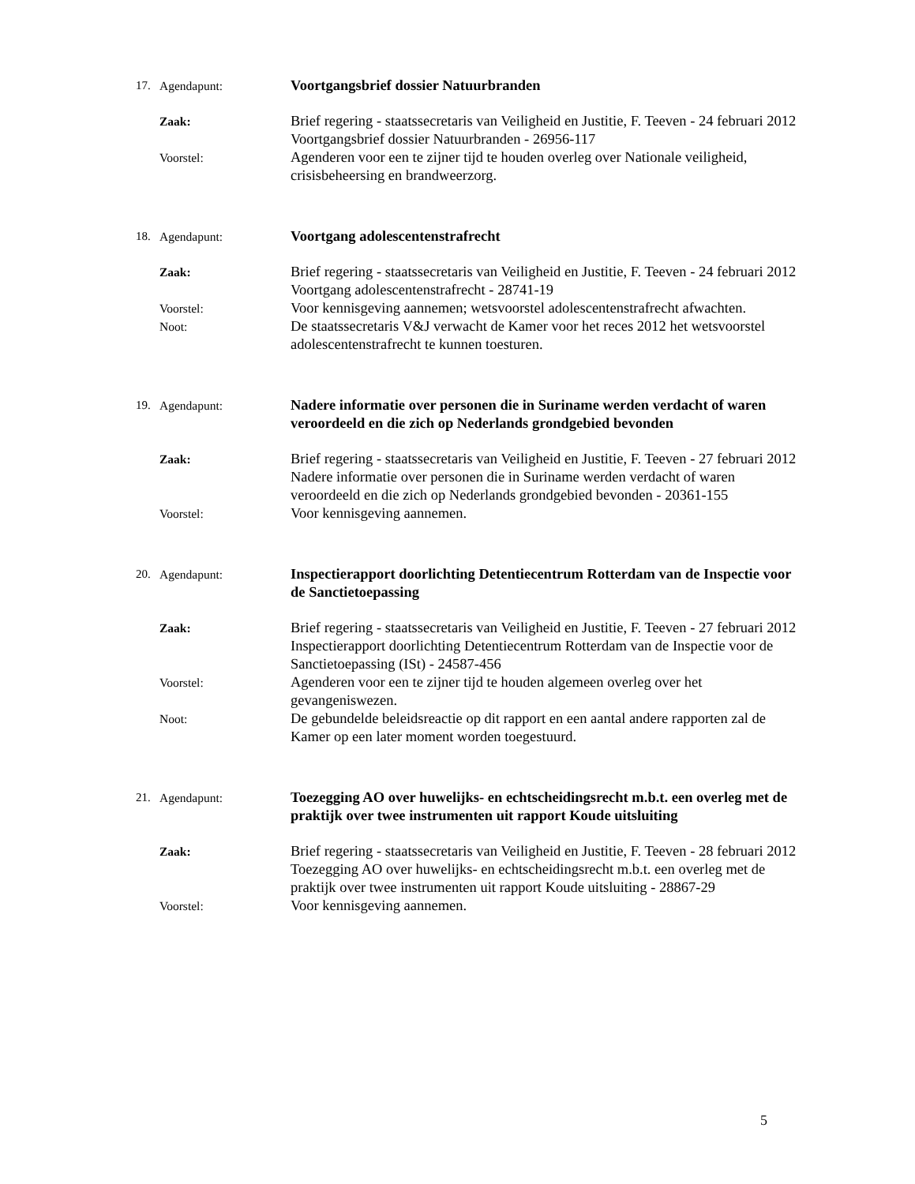17. Agendapunt:
Voortgangsbrief dossier Natuurbranden
Zaak:
Brief regering - staatssecretaris van Veiligheid en Justitie, F. Teeven - 24 februari 2012
Voortgangsbrief dossier Natuurbranden - 26956-117
Voorstel:
Agenderen voor een te zijner tijd te houden overleg over Nationale veiligheid, crisisbeheersing en brandweerzorg.
18. Agendapunt:
Voortgang adolescentenstrafrecht
Zaak:
Brief regering - staatssecretaris van Veiligheid en Justitie, F. Teeven - 24 februari 2012
Voortgang adolescentenstrafrecht - 28741-19
Voorstel:
Voor kennisgeving aannemen; wetsvoorstel adolescentenstrafrecht afwachten.
Noot:
De staatssecretaris V&J verwacht de Kamer voor het reces 2012 het wetsvoorstel adolescentenstrafrecht te kunnen toesturen.
19. Agendapunt:
Nadere informatie over personen die in Suriname werden verdacht of waren veroordeeld en die zich op Nederlands grondgebied bevonden
Zaak:
Brief regering - staatssecretaris van Veiligheid en Justitie, F. Teeven - 27 februari 2012
Nadere informatie over personen die in Suriname werden verdacht of waren veroordeeld en die zich op Nederlands grondgebied bevonden - 20361-155
Voorstel:
Voor kennisgeving aannemen.
20. Agendapunt:
Inspectierapport doorlichting Detentiecentrum Rotterdam van de Inspectie voor de Sanctietoepassing
Zaak:
Brief regering - staatssecretaris van Veiligheid en Justitie, F. Teeven - 27 februari 2012
Inspectierapport doorlichting Detentiecentrum Rotterdam van de Inspectie voor de Sanctietoepassing (ISt) - 24587-456
Voorstel:
Agenderen voor een te zijner tijd te houden algemeen overleg over het gevangeniswezen.
Noot:
De gebundelde beleidsreactie op dit rapport en een aantal andere rapporten zal de Kamer op een later moment worden toegestuurd.
21. Agendapunt:
Toezegging AO over huwelijks- en echtscheidingsrecht m.b.t. een overleg met de praktijk over twee instrumenten uit rapport Koude uitsluiting
Zaak:
Brief regering - staatssecretaris van Veiligheid en Justitie, F. Teeven - 28 februari 2012
Toezegging AO over huwelijks- en echtscheidingsrecht m.b.t. een overleg met de praktijk over twee instrumenten uit rapport Koude uitsluiting - 28867-29
Voorstel:
Voor kennisgeving aannemen.
5